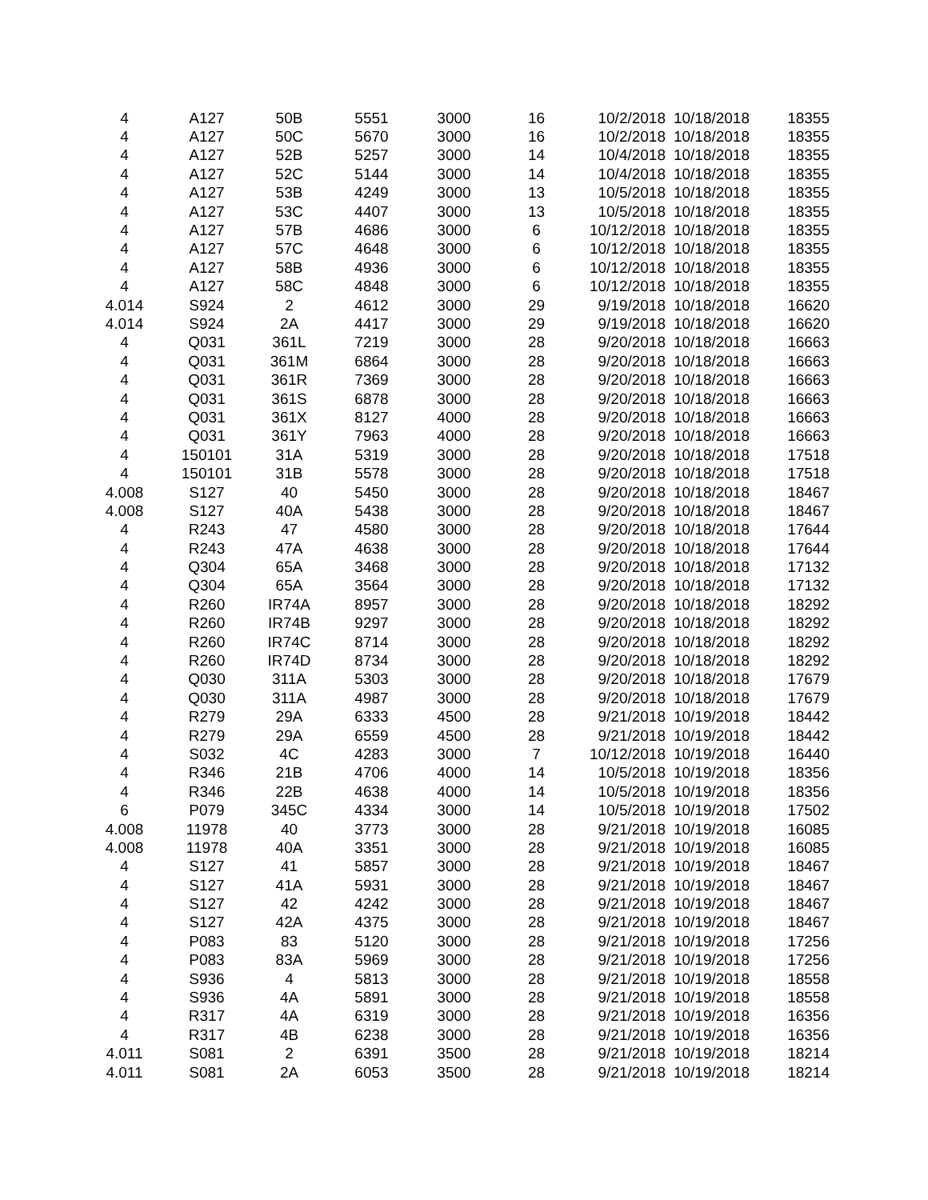| 4 | A127 | 50B | 5551 | 3000 | 16 | 10/2/2018 | 10/18/2018 | 18355 |
| 4 | A127 | 50C | 5670 | 3000 | 16 | 10/2/2018 | 10/18/2018 | 18355 |
| 4 | A127 | 52B | 5257 | 3000 | 14 | 10/4/2018 | 10/18/2018 | 18355 |
| 4 | A127 | 52C | 5144 | 3000 | 14 | 10/4/2018 | 10/18/2018 | 18355 |
| 4 | A127 | 53B | 4249 | 3000 | 13 | 10/5/2018 | 10/18/2018 | 18355 |
| 4 | A127 | 53C | 4407 | 3000 | 13 | 10/5/2018 | 10/18/2018 | 18355 |
| 4 | A127 | 57B | 4686 | 3000 | 6 | 10/12/2018 | 10/18/2018 | 18355 |
| 4 | A127 | 57C | 4648 | 3000 | 6 | 10/12/2018 | 10/18/2018 | 18355 |
| 4 | A127 | 58B | 4936 | 3000 | 6 | 10/12/2018 | 10/18/2018 | 18355 |
| 4 | A127 | 58C | 4848 | 3000 | 6 | 10/12/2018 | 10/18/2018 | 18355 |
| 4.014 | S924 | 2 | 4612 | 3000 | 29 | 9/19/2018 | 10/18/2018 | 16620 |
| 4.014 | S924 | 2A | 4417 | 3000 | 29 | 9/19/2018 | 10/18/2018 | 16620 |
| 4 | Q031 | 361L | 7219 | 3000 | 28 | 9/20/2018 | 10/18/2018 | 16663 |
| 4 | Q031 | 361M | 6864 | 3000 | 28 | 9/20/2018 | 10/18/2018 | 16663 |
| 4 | Q031 | 361R | 7369 | 3000 | 28 | 9/20/2018 | 10/18/2018 | 16663 |
| 4 | Q031 | 361S | 6878 | 3000 | 28 | 9/20/2018 | 10/18/2018 | 16663 |
| 4 | Q031 | 361X | 8127 | 4000 | 28 | 9/20/2018 | 10/18/2018 | 16663 |
| 4 | Q031 | 361Y | 7963 | 4000 | 28 | 9/20/2018 | 10/18/2018 | 16663 |
| 4 | 150101 | 31A | 5319 | 3000 | 28 | 9/20/2018 | 10/18/2018 | 17518 |
| 4 | 150101 | 31B | 5578 | 3000 | 28 | 9/20/2018 | 10/18/2018 | 17518 |
| 4.008 | S127 | 40 | 5450 | 3000 | 28 | 9/20/2018 | 10/18/2018 | 18467 |
| 4.008 | S127 | 40A | 5438 | 3000 | 28 | 9/20/2018 | 10/18/2018 | 18467 |
| 4 | R243 | 47 | 4580 | 3000 | 28 | 9/20/2018 | 10/18/2018 | 17644 |
| 4 | R243 | 47A | 4638 | 3000 | 28 | 9/20/2018 | 10/18/2018 | 17644 |
| 4 | Q304 | 65A | 3468 | 3000 | 28 | 9/20/2018 | 10/18/2018 | 17132 |
| 4 | Q304 | 65A | 3564 | 3000 | 28 | 9/20/2018 | 10/18/2018 | 17132 |
| 4 | R260 | IR74A | 8957 | 3000 | 28 | 9/20/2018 | 10/18/2018 | 18292 |
| 4 | R260 | IR74B | 9297 | 3000 | 28 | 9/20/2018 | 10/18/2018 | 18292 |
| 4 | R260 | IR74C | 8714 | 3000 | 28 | 9/20/2018 | 10/18/2018 | 18292 |
| 4 | R260 | IR74D | 8734 | 3000 | 28 | 9/20/2018 | 10/18/2018 | 18292 |
| 4 | Q030 | 311A | 5303 | 3000 | 28 | 9/20/2018 | 10/18/2018 | 17679 |
| 4 | Q030 | 311A | 4987 | 3000 | 28 | 9/20/2018 | 10/18/2018 | 17679 |
| 4 | R279 | 29A | 6333 | 4500 | 28 | 9/21/2018 | 10/19/2018 | 18442 |
| 4 | R279 | 29A | 6559 | 4500 | 28 | 9/21/2018 | 10/19/2018 | 18442 |
| 4 | S032 | 4C | 4283 | 3000 | 7 | 10/12/2018 | 10/19/2018 | 16440 |
| 4 | R346 | 21B | 4706 | 4000 | 14 | 10/5/2018 | 10/19/2018 | 18356 |
| 4 | R346 | 22B | 4638 | 4000 | 14 | 10/5/2018 | 10/19/2018 | 18356 |
| 6 | P079 | 345C | 4334 | 3000 | 14 | 10/5/2018 | 10/19/2018 | 17502 |
| 4.008 | 11978 | 40 | 3773 | 3000 | 28 | 9/21/2018 | 10/19/2018 | 16085 |
| 4.008 | 11978 | 40A | 3351 | 3000 | 28 | 9/21/2018 | 10/19/2018 | 16085 |
| 4 | S127 | 41 | 5857 | 3000 | 28 | 9/21/2018 | 10/19/2018 | 18467 |
| 4 | S127 | 41A | 5931 | 3000 | 28 | 9/21/2018 | 10/19/2018 | 18467 |
| 4 | S127 | 42 | 4242 | 3000 | 28 | 9/21/2018 | 10/19/2018 | 18467 |
| 4 | S127 | 42A | 4375 | 3000 | 28 | 9/21/2018 | 10/19/2018 | 18467 |
| 4 | P083 | 83 | 5120 | 3000 | 28 | 9/21/2018 | 10/19/2018 | 17256 |
| 4 | P083 | 83A | 5969 | 3000 | 28 | 9/21/2018 | 10/19/2018 | 17256 |
| 4 | S936 | 4 | 5813 | 3000 | 28 | 9/21/2018 | 10/19/2018 | 18558 |
| 4 | S936 | 4A | 5891 | 3000 | 28 | 9/21/2018 | 10/19/2018 | 18558 |
| 4 | R317 | 4A | 6319 | 3000 | 28 | 9/21/2018 | 10/19/2018 | 16356 |
| 4 | R317 | 4B | 6238 | 3000 | 28 | 9/21/2018 | 10/19/2018 | 16356 |
| 4.011 | S081 | 2 | 6391 | 3500 | 28 | 9/21/2018 | 10/19/2018 | 18214 |
| 4.011 | S081 | 2A | 6053 | 3500 | 28 | 9/21/2018 | 10/19/2018 | 18214 |